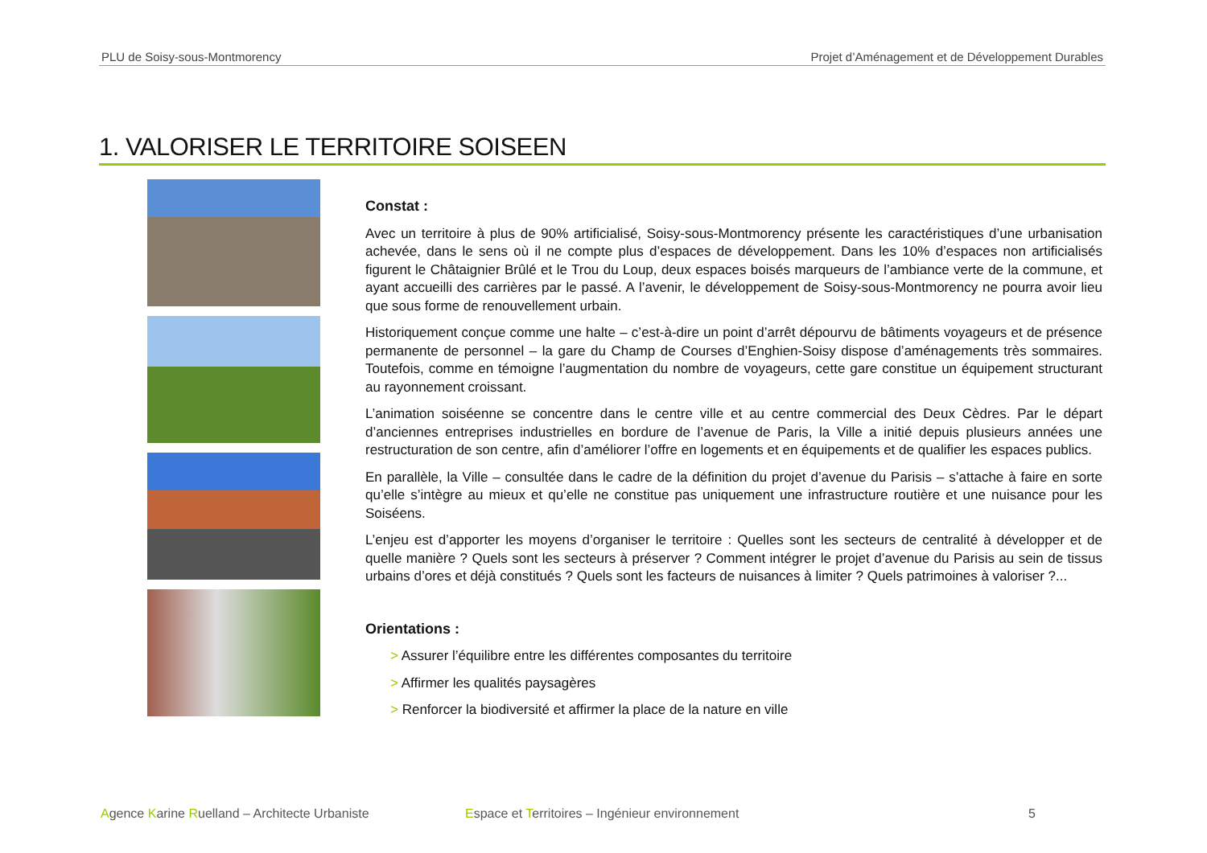PLU de Soisy-sous-Montmorency Projet d’Aménagement et de Développement Durables
1. VALORISER LE TERRITOIRE SOISEEN
Constat :
Avec un territoire à plus de 90% artificialisé, Soisy-sous-Montmorency présente les caractéristiques d’une urbanisation achevée, dans le sens où il ne compte plus d’espaces de développement. Dans les 10% d’espaces non artificialisés figurent le Châtaignier Brûlé et le Trou du Loup, deux espaces boisés marqueurs de l’ambiance verte de la commune, et ayant accueilli des carrières par le passé. A l’avenir, le développement de Soisy-sous-Montmorency ne pourra avoir lieu que sous forme de renouvellement urbain.
Historiquement conçue comme une halte – c’est-à-dire un point d’arrêt dépourvu de bâtiments voyageurs et de présence permanente de personnel – la gare du Champ de Courses d’Enghien-Soisy dispose d’aménagements très sommaires. Toutefois, comme en témoigne l’augmentation du nombre de voyageurs, cette gare constitue un équipement structurant au rayonnement croissant.
L’animation soiséenne se concentre dans le centre ville et au centre commercial des Deux Cèdres. Par le départ d’anciennes entreprises industrielles en bordure de l’avenue de Paris, la Ville a initié depuis plusieurs années une restructuration de son centre, afin d’améliorer l’offre en logements et en équipements et de qualifier les espaces publics.
En parallèle, la Ville – consultée dans le cadre de la définition du projet d’avenue du Parisis – s’attache à faire en sorte qu’elle s’intègre au mieux et qu’elle ne constitue pas uniquement une infrastructure routière et une nuisance pour les Soiséens.
L’enjeu est d’apporter les moyens d’organiser le territoire : Quelles sont les secteurs de centralité à développer et de quelle manière ? Quels sont les secteurs à préserver ? Comment intégrer le projet d’avenue du Parisis au sein de tissus urbains d’ores et déjà constitués ? Quels sont les facteurs de nuisances à limiter ? Quels patrimoines à valoriser ?...
Orientations :
> Assurer l’équilibre entre les différentes composantes du territoire
> Affirmer les qualités paysagères
> Renforcer la biodiversité et affirmer la place de la nature en ville
Agence Karine Ruelland – Architecte Urbaniste Espace et Territoires – Ingénieur environnement 5